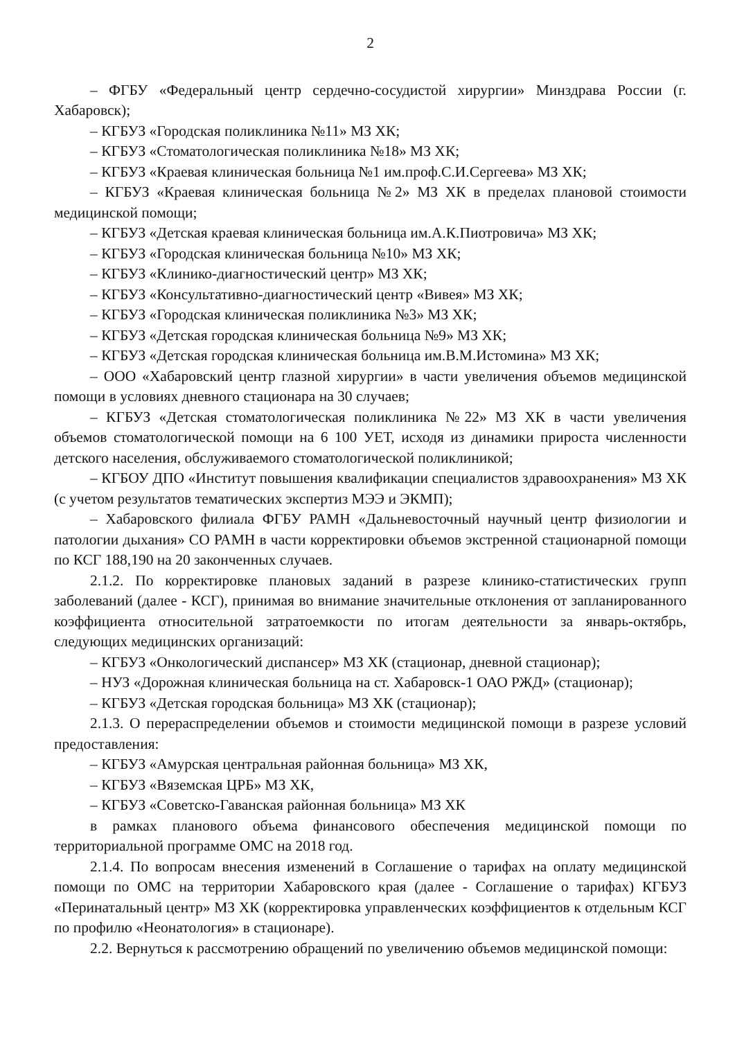2
– ФГБУ «Федеральный центр сердечно-сосудистой хирургии» Минздрава России (г. Хабаровск);
– КГБУЗ «Городская поликлиника №11» МЗ ХК;
– КГБУЗ «Стоматологическая поликлиника №18» МЗ ХК;
– КГБУЗ «Краевая клиническая больница №1 им.проф.С.И.Сергеева» МЗ ХК;
– КГБУЗ «Краевая клиническая больница №2» МЗ ХК в пределах плановой стоимости медицинской помощи;
– КГБУЗ «Детская краевая клиническая больница им.А.К.Пиотровича» МЗ ХК;
– КГБУЗ «Городская клиническая больница №10» МЗ ХК;
– КГБУЗ «Клинико-диагностический центр» МЗ ХК;
– КГБУЗ «Консультативно-диагностический центр «Вивея» МЗ ХК;
– КГБУЗ «Городская клиническая поликлиника №3» МЗ ХК;
– КГБУЗ «Детская городская клиническая больница №9» МЗ ХК;
– КГБУЗ «Детская городская клиническая больница им.В.М.Истомина» МЗ ХК;
– ООО «Хабаровский центр глазной хирургии» в части увеличения объемов медицинской помощи в условиях дневного стационара на 30 случаев;
– КГБУЗ «Детская стоматологическая поликлиника №22» МЗ ХК в части увеличения объемов стоматологической помощи на 6 100 УЕТ, исходя из динамики прироста численности детского населения, обслуживаемого стоматологической поликлиникой;
– КГБОУ ДПО «Институт повышения квалификации специалистов здравоохранения» МЗ ХК (с учетом результатов тематических экспертиз МЭЭ и ЭКМП);
– Хабаровского филиала ФГБУ РАМН «Дальневосточный научный центр физиологии и патологии дыхания» СО РАМН в части корректировки объемов экстренной стационарной помощи по КСГ 188,190 на 20 законченных случаев.
2.1.2. По корректировке плановых заданий в разрезе клинико-статистических групп заболеваний (далее - КСГ), принимая во внимание значительные отклонения от запланированного коэффициента относительной затратоемкости по итогам деятельности за январь-октябрь, следующих медицинских организаций:
– КГБУЗ «Онкологический диспансер» МЗ ХК (стационар, дневной стационар);
– НУЗ «Дорожная клиническая больница на ст. Хабаровск-1 ОАО РЖД» (стационар);
– КГБУЗ «Детская городская больница» МЗ ХК (стационар);
2.1.3. О перераспределении объемов и стоимости медицинской помощи в разрезе условий предоставления:
– КГБУЗ «Амурская центральная районная больница» МЗ ХК,
– КГБУЗ «Вяземская ЦРБ» МЗ ХК,
– КГБУЗ «Советско-Гаванская районная больница» МЗ ХК
в рамках планового объема финансового обеспечения медицинской помощи по территориальной программе ОМС на 2018 год.
2.1.4. По вопросам внесения изменений в Соглашение о тарифах на оплату медицинской помощи по ОМС на территории Хабаровского края (далее - Соглашение о тарифах) КГБУЗ «Перинатальный центр» МЗ ХК (корректировка управленческих коэффициентов к отдельным КСГ по профилю «Неонатология» в стационаре).
2.2. Вернуться к рассмотрению обращений по увеличению объемов медицинской помощи: